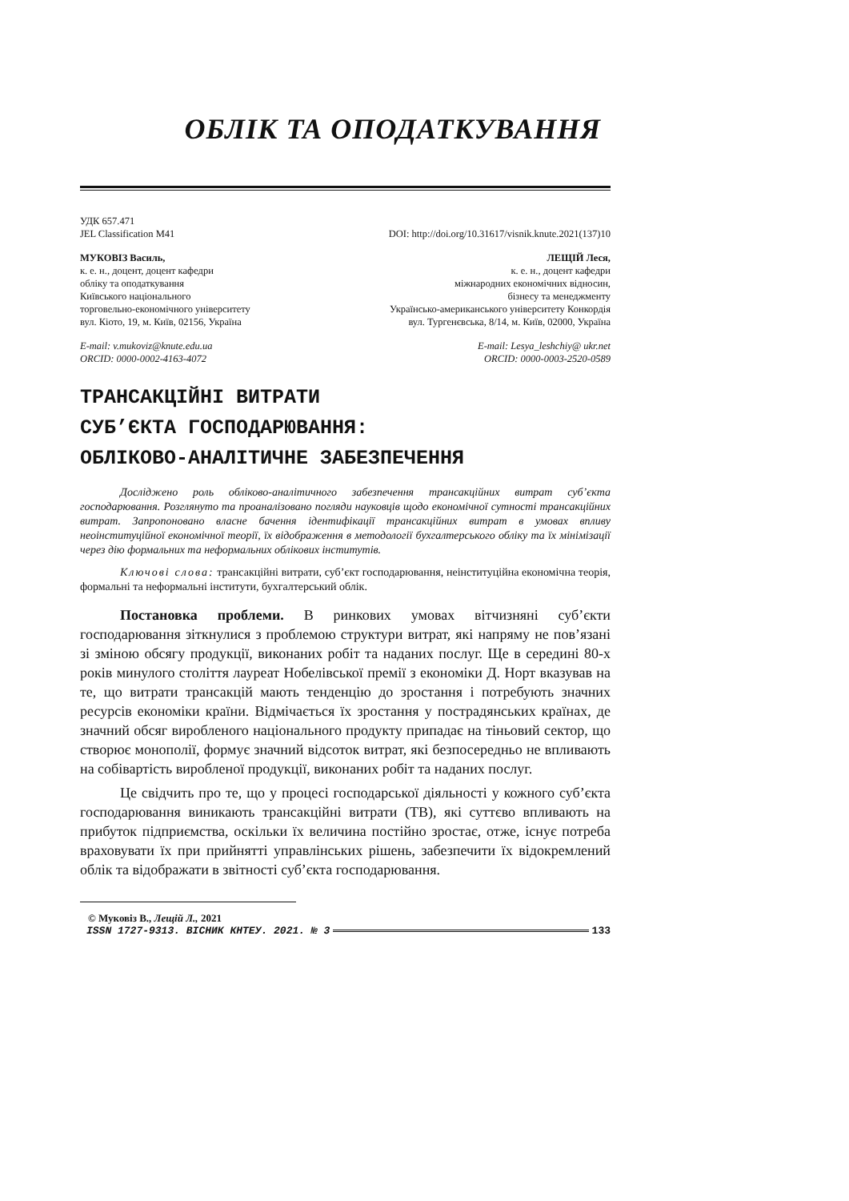ОБЛІК ТА ОПОДАТКУВАННЯ
УДК 657.471
JEL Classification M41 DOI: http://doi.org/10.31617/visnik.knute.2021(137)10
МУКОВІЗ Василь,
к. е. н., доцент, доцент кафедри
обліку та оподаткування
Київського національного
торговельно-економічного університету
вул. Кіото, 19, м. Київ, 02156, Україна
ЛЕЩІЙ Леся,
к. е. н., доцент кафедри
міжнародних економічних відносин,
бізнесу та менеджменту
Українсько-американського університету Конкордія
вул. Тургенєвська, 8/14, м. Київ, 02000, Україна
E-mail: v.mukoviz@knute.edu.ua
ORCID: 0000-0002-4163-4072
E-mail: Lesya_leshchiy@ ukr.net
ORCID: 0000-0003-2520-0589
ТРАНСАКЦІЙНІ ВИТРАТИ
СУБ’ЄКТА ГОСПОДАРЮВАННЯ:
ОБЛІКОВО-АНАЛІТИЧНЕ ЗАБЕЗПЕЧЕННЯ
Досліджено роль обліково-аналітичного забезпечення трансакційних витрат суб’єкта господарювання. Розглянуто та проаналізовано погляди науковців щодо економічної сутності трансакційних витрат. Запропоновано власне бачення ідентифікації трансакційних витрат в умовах впливу неоінституційної економічної теорії, їх відображення в методології бухгалтерського обліку та їх мінімізації через дію формальних та неформальних облікових інститутів.
Ключові слова: трансакційні витрати, суб’єкт господарювання, неінституційна економічна теорія, формальні та неформальні інститути, бухгалтерський облік.
Постановка проблеми. В ринкових умовах вітчизняні суб’єкти господарювання зіткнулися з проблемою структури витрат, які напряму не пов’язані зі зміною обсягу продукції, виконаних робіт та наданих послуг. Ще в середині 80-х років минулого століття лауреат Нобелівської премії з економіки Д. Норт вказував на те, що витрати трансакцій мають тенденцію до зростання і потребують значних ресурсів економіки країни. Відмічається їх зростання у пострадянських країнах, де значний обсяг виробленого національного продукту припадає на тіньовий сектор, що створює монополії, формує значний відсоток витрат, які безпосередньо не впливають на собівартість виробленої продукції, виконаних робіт та наданих послуг.
Це свідчить про те, що у процесі господарської діяльності у кожного суб’єкта господарювання виникають трансакційні витрати (ТВ), які суттєво впливають на прибуток підприємства, оскільки їх величина постійно зростає, отже, існує потреба враховувати їх при прийнятті управлінських рішень, забезпечити їх відокремлений облік та відображати в звітності суб’єкта господарювання.
© Муковіз В., Лещій Л., 2021
ISSN 1727-9313. ВІСНИК КНТЕУ. 2021. № 3 133